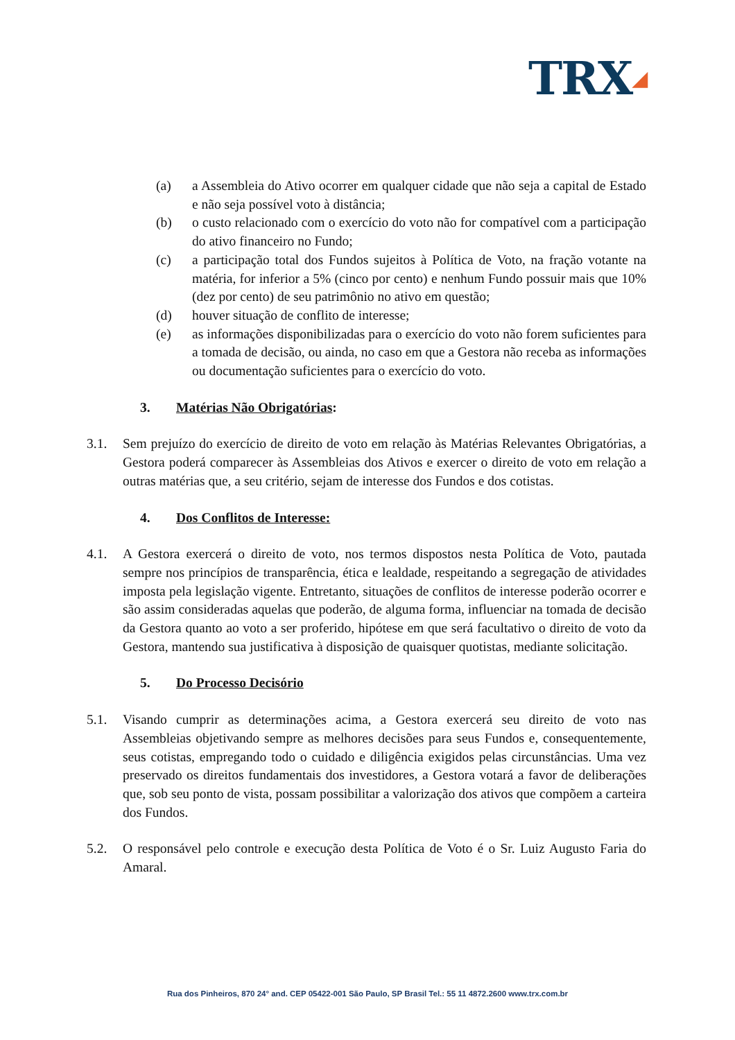TRX◢
(a) a Assembleia do Ativo ocorrer em qualquer cidade que não seja a capital de Estado e não seja possível voto à distância;
(b) o custo relacionado com o exercício do voto não for compatível com a participação do ativo financeiro no Fundo;
(c) a participação total dos Fundos sujeitos à Política de Voto, na fração votante na matéria, for inferior a 5% (cinco por cento) e nenhum Fundo possuir mais que 10% (dez por cento) de seu patrimônio no ativo em questão;
(d) houver situação de conflito de interesse;
(e) as informações disponibilizadas para o exercício do voto não forem suficientes para a tomada de decisão, ou ainda, no caso em que a Gestora não receba as informações ou documentação suficientes para o exercício do voto.
3. Matérias Não Obrigatórias:
3.1. Sem prejuízo do exercício de direito de voto em relação às Matérias Relevantes Obrigatórias, a Gestora poderá comparecer às Assembleias dos Ativos e exercer o direito de voto em relação a outras matérias que, a seu critério, sejam de interesse dos Fundos e dos cotistas.
4. Dos Conflitos de Interesse:
4.1. A Gestora exercerá o direito de voto, nos termos dispostos nesta Política de Voto, pautada sempre nos princípios de transparência, ética e lealdade, respeitando a segregação de atividades imposta pela legislação vigente. Entretanto, situações de conflitos de interesse poderão ocorrer e são assim consideradas aquelas que poderão, de alguma forma, influenciar na tomada de decisão da Gestora quanto ao voto a ser proferido, hipótese em que será facultativo o direito de voto da Gestora, mantendo sua justificativa à disposição de quaisquer quotistas, mediante solicitação.
5. Do Processo Decisório
5.1. Visando cumprir as determinações acima, a Gestora exercerá seu direito de voto nas Assembleias objetivando sempre as melhores decisões para seus Fundos e, consequentemente, seus cotistas, empregando todo o cuidado e diligência exigidos pelas circunstâncias. Uma vez preservado os direitos fundamentais dos investidores, a Gestora votará a favor de deliberações que, sob seu ponto de vista, possam possibilitar a valorização dos ativos que compõem a carteira dos Fundos.
5.2. O responsável pelo controle e execução desta Política de Voto é o Sr. Luiz Augusto Faria do Amaral.
Rua dos Pinheiros, 870 24° and. CEP 05422-001 São Paulo, SP Brasil Tel.: 55 11 4872.2600 www.trx.com.br